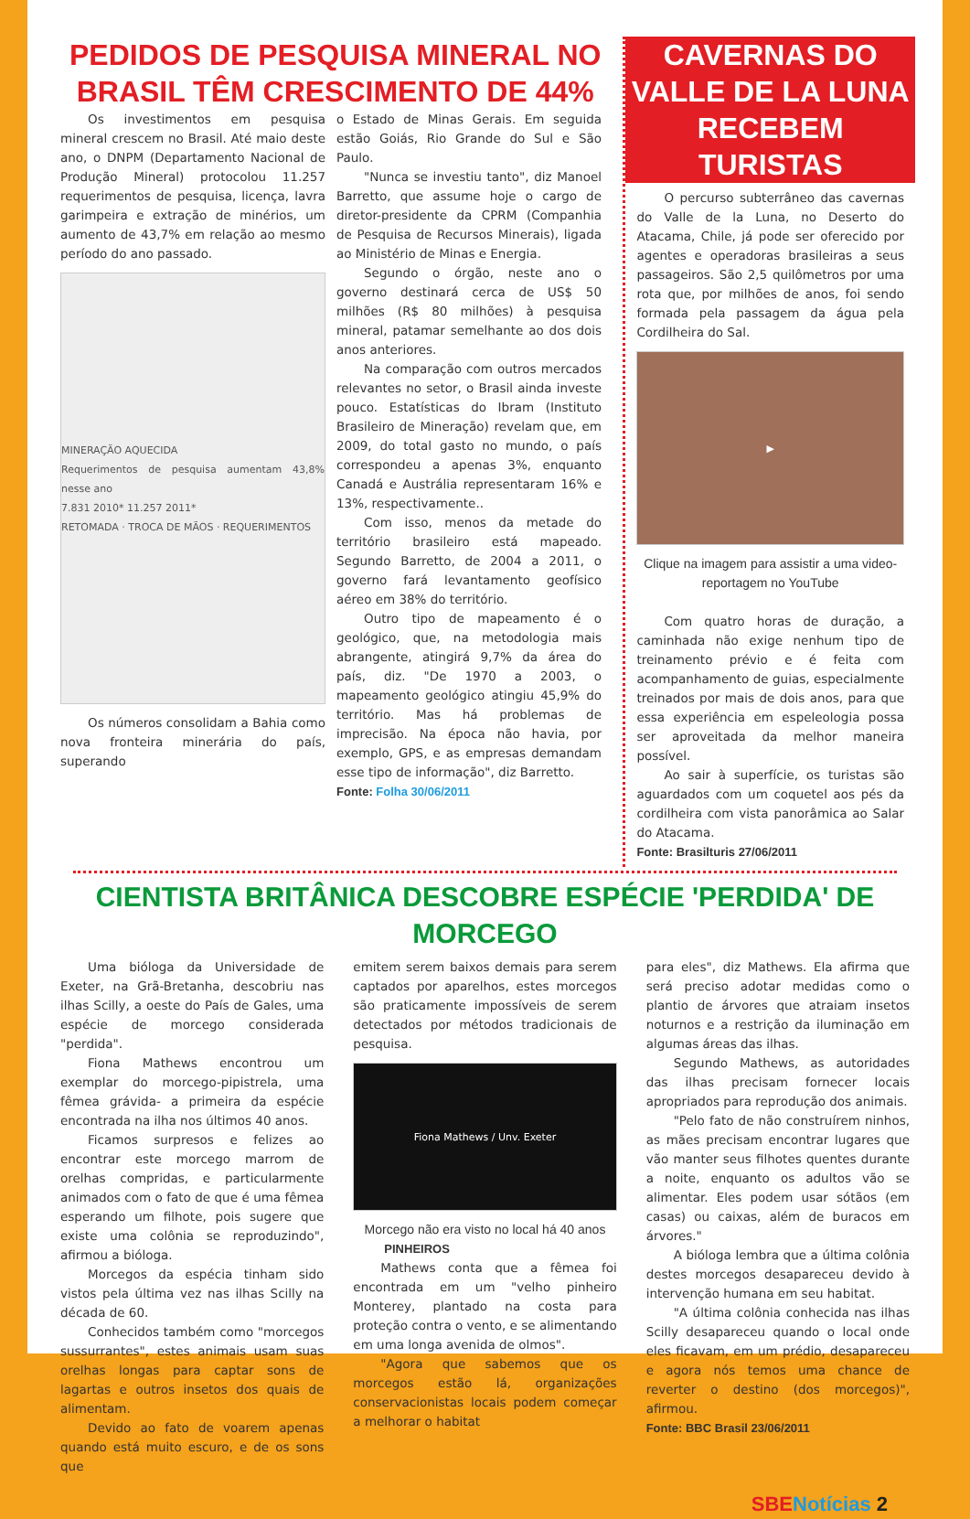PEDIDOS DE PESQUISA MINERAL NO BRASIL TÊM CRESCIMENTO DE 44%
Os investimentos em pesquisa mineral crescem no Brasil. Até maio deste ano, o DNPM (Departamento Nacional de Produção Mineral) protocolou 11.257 requerimentos de pesquisa, licença, lavra garimpeira e extração de minérios, um aumento de 43,7% em relação ao mesmo período do ano passado.
MINERAÇÃO AQUECIDA
Requerimentos de pesquisa aumentam 43,8% nesse ano
7.831 2010* 11.257 2011*
RETOMADA · TROCA DE MÃOS · REQUERIMENTOS
Os números consolidam a Bahia como nova fronteira minerária do país, superando
o Estado de Minas Gerais. Em seguida estão Goiás, Rio Grande do Sul e São Paulo.
"Nunca se investiu tanto", diz Manoel Barretto, que assume hoje o cargo de diretor-presidente da CPRM (Companhia de Pesquisa de Recursos Minerais), ligada ao Ministério de Minas e Energia.
Segundo o órgão, neste ano o governo destinará cerca de US$ 50 milhões (R$ 80 milhões) à pesquisa mineral, patamar semelhante ao dos dois anos anteriores.
Na comparação com outros mercados relevantes no setor, o Brasil ainda investe pouco. Estatísticas do Ibram (Instituto Brasileiro de Mineração) revelam que, em 2009, do total gasto no mundo, o país correspondeu a apenas 3%, enquanto Canadá e Austrália representaram 16% e 13%, respectivamente..
Com isso, menos da metade do território brasileiro está mapeado. Segundo Barretto, de 2004 a 2011, o governo fará levantamento geofísico aéreo em 38% do território.
Outro tipo de mapeamento é o geológico, que, na metodologia mais abrangente, atingirá 9,7% da área do país, diz. "De 1970 a 2003, o mapeamento geológico atingiu 45,9% do território. Mas há problemas de imprecisão. Na época não havia, por exemplo, GPS, e as empresas demandam esse tipo de informação", diz Barretto.
Fonte: Folha 30/06/2011
CAVERNAS DO VALLE DE LA LUNA RECEBEM TURISTAS
O percurso subterrâneo das cavernas do Valle de la Luna, no Deserto do Atacama, Chile, já pode ser oferecido por agentes e operadoras brasileiras a seus passageiros. São 2,5 quilômetros por uma rota que, por milhões de anos, foi sendo formada pela passagem da água pela Cordilheira do Sal.
▶
Clique na imagem para assistir a uma video-reportagem no YouTube
Com quatro horas de duração, a caminhada não exige nenhum tipo de treinamento prévio e é feita com acompanhamento de guias, especialmente treinados por mais de dois anos, para que essa experiência em espeleologia possa ser aproveitada da melhor maneira possível.
Ao sair à superfície, os turistas são aguardados com um coquetel aos pés da cordilheira com vista panorâmica ao Salar do Atacama.
Fonte: Brasilturis 27/06/2011
CIENTISTA BRITÂNICA DESCOBRE ESPÉCIE 'PERDIDA' DE MORCEGO
Uma bióloga da Universidade de Exeter, na Grã-Bretanha, descobriu nas ilhas Scilly, a oeste do País de Gales, uma espécie de morcego considerada "perdida".
Fiona Mathews encontrou um exemplar do morcego-pipistrela, uma fêmea grávida- a primeira da espécie encontrada na ilha nos últimos 40 anos.
Ficamos surpresos e felizes ao encontrar este morcego marrom de orelhas compridas, e particularmente animados com o fato de que é uma fêmea esperando um filhote, pois sugere que existe uma colônia se reproduzindo", afirmou a bióloga.
Morcegos da espécia tinham sido vistos pela última vez nas ilhas Scilly na década de 60.
Conhecidos também como "morcegos sussurrantes", estes animais usam suas orelhas longas para captar sons de lagartas e outros insetos dos quais de alimentam.
Devido ao fato de voarem apenas quando está muito escuro, e de os sons que
emitem serem baixos demais para serem captados por aparelhos, estes morcegos são praticamente impossíveis de serem detectados por métodos tradicionais de pesquisa.
Fiona Mathews / Unv. Exeter
Morcego não era visto no local há 40 anos
PINHEIROS
Mathews conta que a fêmea foi encontrada em um "velho pinheiro Monterey, plantado na costa para proteção contra o vento, e se alimentando em uma longa avenida de olmos".
"Agora que sabemos que os morcegos estão lá, organizações conservacionistas locais podem começar a melhorar o habitat
para eles", diz Mathews. Ela afirma que será preciso adotar medidas como o plantio de árvores que atraiam insetos noturnos e a restrição da iluminação em algumas áreas das ilhas.
Segundo Mathews, as autoridades das ilhas precisam fornecer locais apropriados para reprodução dos animais.
"Pelo fato de não construírem ninhos, as mães precisam encontrar lugares que vão manter seus filhotes quentes durante a noite, enquanto os adultos vão se alimentar. Eles podem usar sótãos (em casas) ou caixas, além de buracos em árvores."
A bióloga lembra que a última colônia destes morcegos desapareceu devido à intervenção humana em seu habitat.
"A última colônia conhecida nas ilhas Scilly desapareceu quando o local onde eles ficavam, em um prédio, desapareceu e agora nós temos uma chance de reverter o destino (dos morcegos)", afirmou.
Fonte: BBC Brasil 23/06/2011
SBENotícias 2